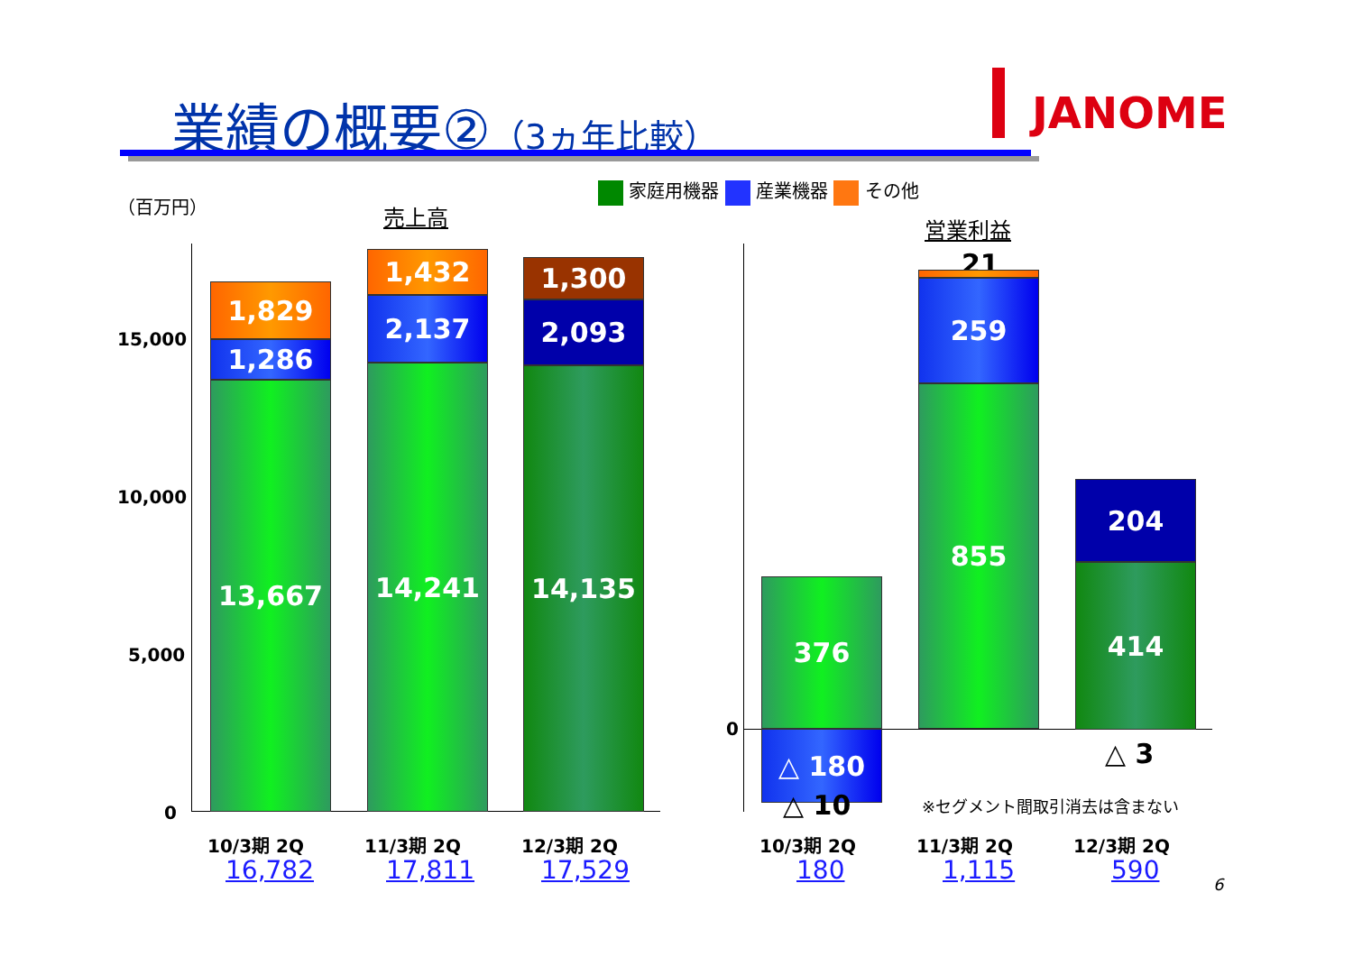業績の概要②（3ヵ年比較） JANOME
（百万円） 売上高 営業利益
家庭用機器 産業機器 その他
15,000
10,000
5,000
0
1,829
1,286
13,667
1,432
2,137
14,241
1,300
2,093
14,135
10/3期 2Q 11/3期 2Q 12/3期 2Q
16,782 17,811 17,529
0
376
△ 180
△ 10
21
259
855
204
414
△ 3
※セグメント間取引消去は含まない
10/3期 2Q 11/3期 2Q 12/3期 2Q
180 1,115 590 6